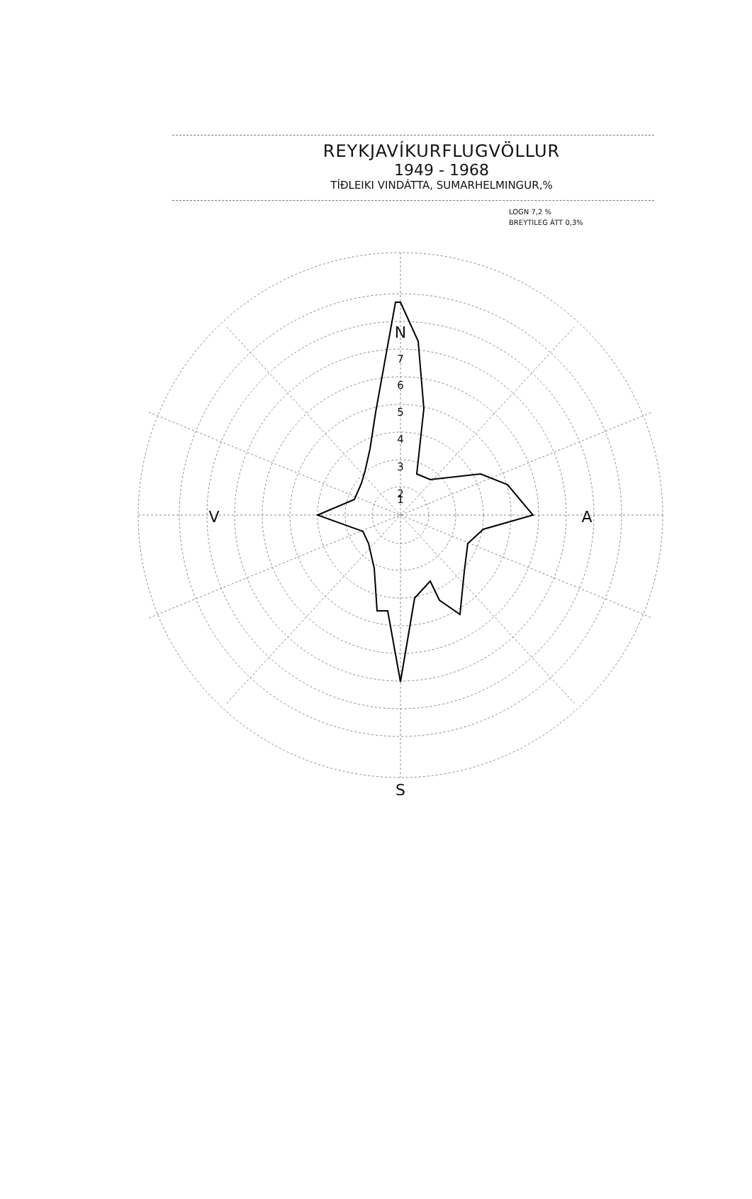REYKJAVÍKURFLUGVÖLLUR
1949 - 1968
TÍÐLEIKI VINDÁTTA, SUMARHELMINGUR,%
LOGN 7,2 %
BREYTILEG ÁTT 0,3%
N
S
V
A
7
6
5
4
3
2
1